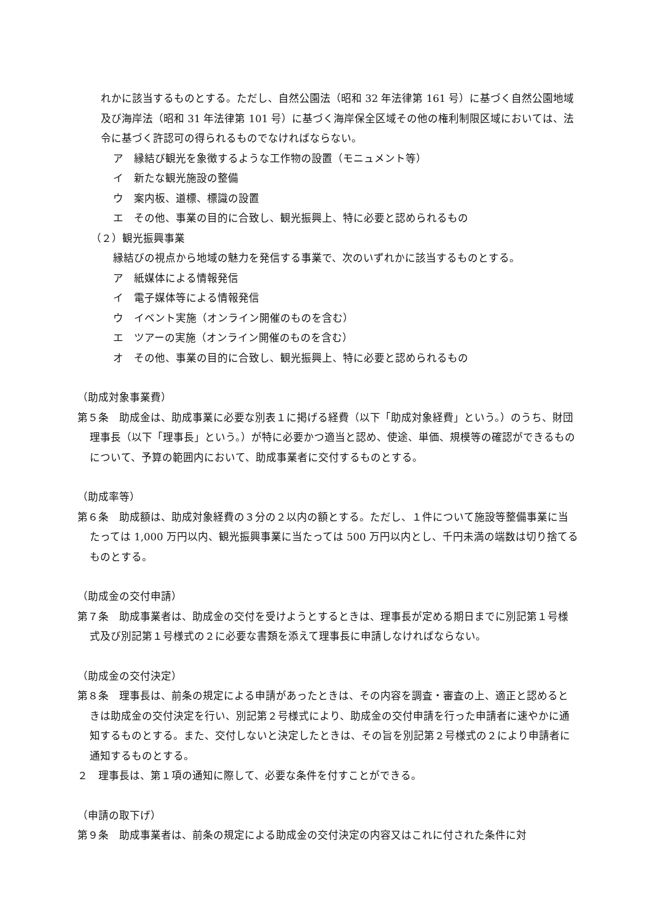れかに該当するものとする。ただし、自然公園法（昭和 32 年法律第 161 号）に基づく自然公園地域及び海岸法（昭和 31 年法律第 101 号）に基づく海岸保全区域その他の権利制限区域においては、法令に基づく許認可の得られるものでなければならない。
ア　縁結び観光を象徴するような工作物の設置（モニュメント等）
イ　新たな観光施設の整備
ウ　案内板、道標、標識の設置
エ　その他、事業の目的に合致し、観光振興上、特に必要と認められるもの
（２）観光振興事業
縁結びの視点から地域の魅力を発信する事業で、次のいずれかに該当するものとする。
ア　紙媒体による情報発信
イ　電子媒体等による情報発信
ウ　イベント実施（オンライン開催のものを含む）
エ　ツアーの実施（オンライン開催のものを含む）
オ　その他、事業の目的に合致し、観光振興上、特に必要と認められるもの
（助成対象事業費）
第５条　助成金は、助成事業に必要な別表１に掲げる経費（以下「助成対象経費」という。）のうち、財団理事長（以下「理事長」という。）が特に必要かつ適当と認め、使途、単価、規模等の確認ができるものについて、予算の範囲内において、助成事業者に交付するものとする。
（助成率等）
第６条　助成額は、助成対象経費の３分の２以内の額とする。ただし、１件について施設等整備事業に当たっては 1,000 万円以内、観光振興事業に当たっては 500 万円以内とし、千円未満の端数は切り捨てるものとする。
（助成金の交付申請）
第７条　助成事業者は、助成金の交付を受けようとするときは、理事長が定める期日までに別記第１号様式及び別記第１号様式の２に必要な書類を添えて理事長に申請しなければならない。
（助成金の交付決定）
第８条　理事長は、前条の規定による申請があったときは、その内容を調査・審査の上、適正と認めるときは助成金の交付決定を行い、別記第２号様式により、助成金の交付申請を行った申請者に速やかに通知するものとする。また、交付しないと決定したときは、その旨を別記第２号様式の２により申請者に通知するものとする。
２　理事長は、第１項の通知に際して、必要な条件を付すことができる。
（申請の取下げ）
第９条　助成事業者は、前条の規定による助成金の交付決定の内容又はこれに付された条件に対